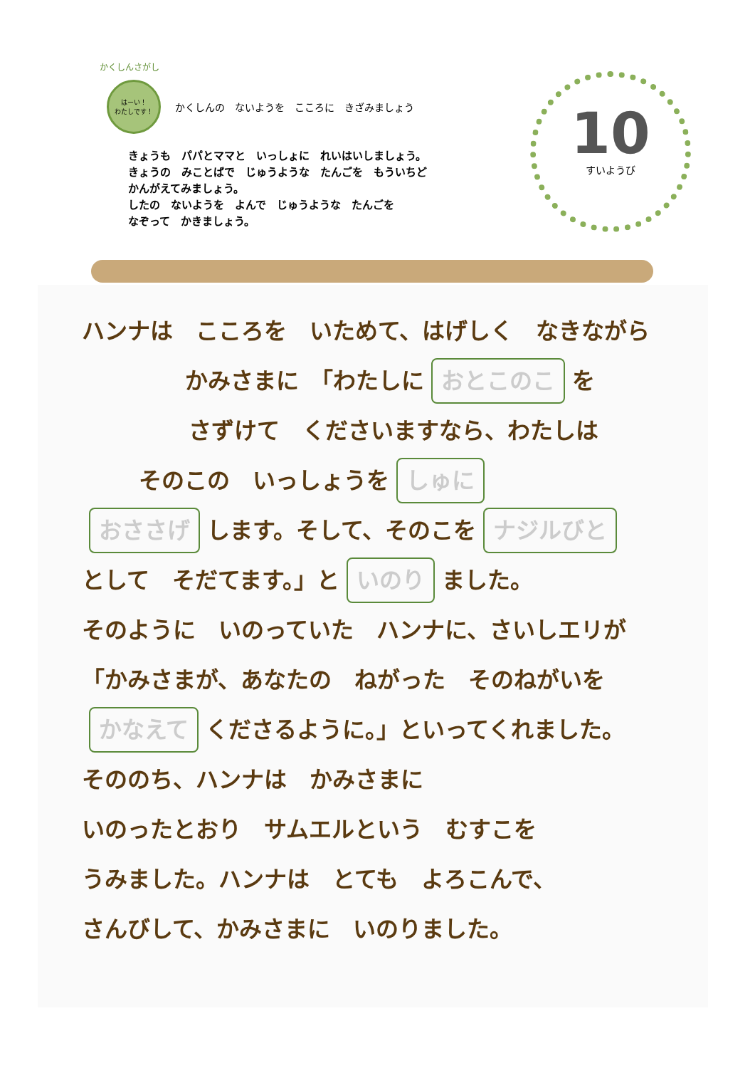かくしんさがし
はーい！
わたしです！
かくしんの　ないようを　こころに　きざみましょう
きょうも　パパとママと　いっしょに　れいはいしましょう。
きょうの　みことばで　じゅうような　たんごを　もういちど
かんがえてみましょう。
したの　ないようを　よんで　じゅうような　たんごを
なぞって　かきましょう。
10
すいようび
ハンナは　こころを　いためて、はげしく　なきながら
かみさまに　「わたしに おとこのこ を
さずけて　くださいますなら、わたしは
そのこの　いっしょうを しゅに
おささげ します。そして、そのこを ナジルびと
として　そだてます。」と いのり ました。
そのように　いのっていた　ハンナに、さいしエリが
「かみさまが、あなたの　ねがった　そのねがいを
かなえて くださるように。」といってくれました。
そののち、ハンナは　かみさまに
いのったとおり　サムエルという　むすこを
うみました。ハンナは　とても　よろこんで、
さんびして、かみさまに　いのりました。